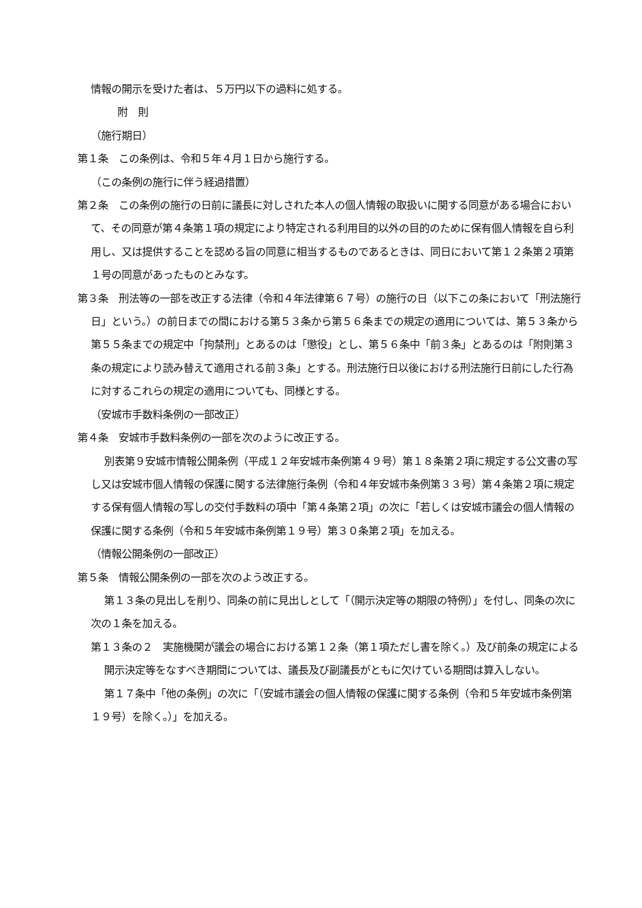情報の開示を受けた者は、５万円以下の過料に処する。
附　則
（施行期日）
第１条　この条例は、令和５年４月１日から施行する。
（この条例の施行に伴う経過措置）
第２条　この条例の施行の日前に議長に対しされた本人の個人情報の取扱いに関する同意がある場合において、その同意が第４条第１項の規定により特定される利用目的以外の目的のために保有個人情報を自ら利用し、又は提供することを認める旨の同意に相当するものであるときは、同日において第１２条第２項第１号の同意があったものとみなす。
第３条　刑法等の一部を改正する法律（令和４年法律第６７号）の施行の日（以下この条において「刑法施行日」という。）の前日までの間における第５３条から第５６条までの規定の適用については、第５３条から第５５条までの規定中「拘禁刑」とあるのは「懲役」とし、第５６条中「前３条」とあるのは「附則第３条の規定により読み替えて適用される前３条」とする。刑法施行日以後における刑法施行日前にした行為に対するこれらの規定の適用についても、同様とする。
（安城市手数料条例の一部改正）
第４条　安城市手数料条例の一部を次のように改正する。
別表第９安城市情報公開条例（平成１２年安城市条例第４９号）第１８条第２項に規定する公文書の写し又は安城市個人情報の保護に関する法律施行条例（令和４年安城市条例第３３号）第４条第２項に規定する保有個人情報の写しの交付手数料の項中「第４条第２項」の次に「若しくは安城市議会の個人情報の保護に関する条例（令和５年安城市条例第１９号）第３０条第２項」を加える。
（情報公開条例の一部改正）
第５条　情報公開条例の一部を次のよう改正する。
第１３条の見出しを削り、同条の前に見出しとして「（開示決定等の期限の特例）」を付し、同条の次に次の１条を加える。
第１３条の２　実施機関が議会の場合における第１２条（第１項ただし書を除く。）及び前条の規定による開示決定等をなすべき期間については、議長及び副議長がともに欠けている期間は算入しない。
第１７条中「他の条例」の次に「（安城市議会の個人情報の保護に関する条例（令和５年安城市条例第１９号）を除く。）」を加える。